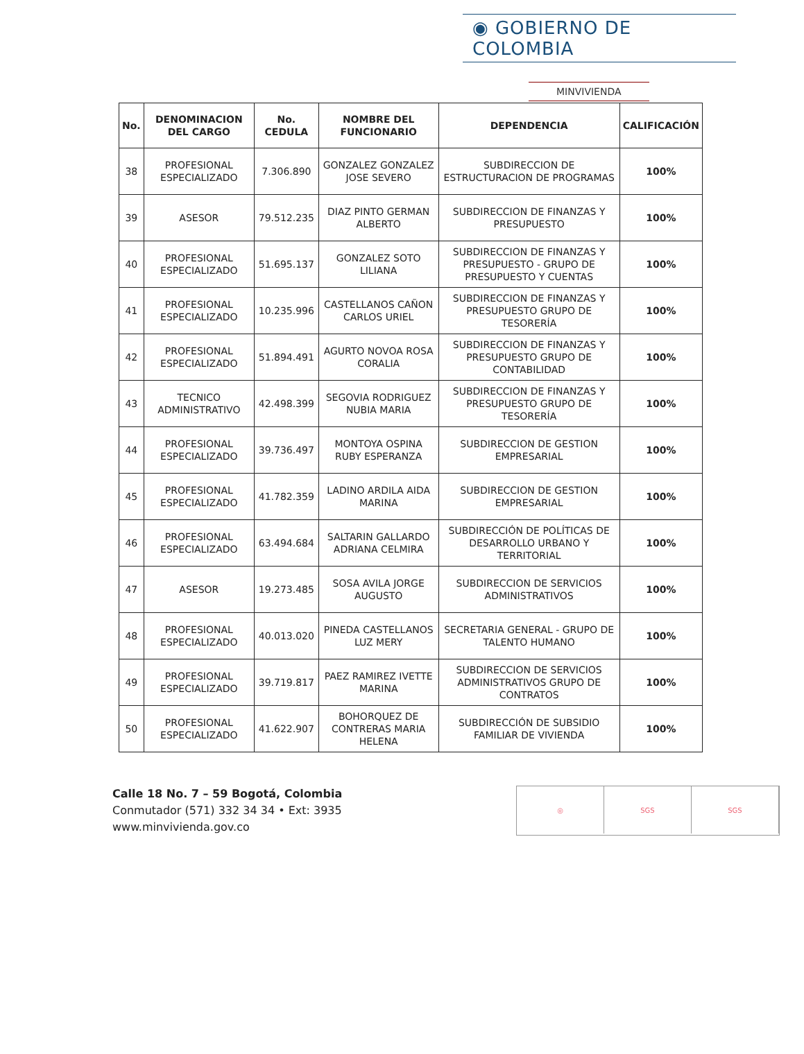◉ GOBIERNO DE COLOMBIA
MINVIVIENDA
| No. | DENOMINACION DEL CARGO | No. CEDULA | NOMBRE DEL FUNCIONARIO | DEPENDENCIA | CALIFICACIÓN |
| --- | --- | --- | --- | --- | --- |
| 38 | PROFESIONAL ESPECIALIZADO | 7.306.890 | GONZALEZ GONZALEZ JOSE SEVERO | SUBDIRECCION DE ESTRUCTURACION DE PROGRAMAS | 100% |
| 39 | ASESOR | 79.512.235 | DIAZ PINTO GERMAN ALBERTO | SUBDIRECCION DE FINANZAS Y PRESUPUESTO | 100% |
| 40 | PROFESIONAL ESPECIALIZADO | 51.695.137 | GONZALEZ SOTO LILIANA | SUBDIRECCION DE FINANZAS Y PRESUPUESTO - GRUPO DE PRESUPUESTO Y CUENTAS | 100% |
| 41 | PROFESIONAL ESPECIALIZADO | 10.235.996 | CASTELLANOS CAÑON CARLOS URIEL | SUBDIRECCION DE FINANZAS Y PRESUPUESTO GRUPO DE TESORERÍA | 100% |
| 42 | PROFESIONAL ESPECIALIZADO | 51.894.491 | AGURTO NOVOA ROSA CORALIA | SUBDIRECCION DE FINANZAS Y PRESUPUESTO GRUPO DE CONTABILIDAD | 100% |
| 43 | TECNICO ADMINISTRATIVO | 42.498.399 | SEGOVIA RODRIGUEZ NUBIA MARIA | SUBDIRECCION DE FINANZAS Y PRESUPUESTO GRUPO DE TESORERÍA | 100% |
| 44 | PROFESIONAL ESPECIALIZADO | 39.736.497 | MONTOYA OSPINA RUBY ESPERANZA | SUBDIRECCION DE GESTION EMPRESARIAL | 100% |
| 45 | PROFESIONAL ESPECIALIZADO | 41.782.359 | LADINO ARDILA AIDA MARINA | SUBDIRECCION DE GESTION EMPRESARIAL | 100% |
| 46 | PROFESIONAL ESPECIALIZADO | 63.494.684 | SALTARIN GALLARDO ADRIANA CELMIRA | SUBDIRECCIÓN DE POLÍTICAS DE DESARROLLO URBANO Y TERRITORIAL | 100% |
| 47 | ASESOR | 19.273.485 | SOSA AVILA JORGE AUGUSTO | SUBDIRECCION DE SERVICIOS ADMINISTRATIVOS | 100% |
| 48 | PROFESIONAL ESPECIALIZADO | 40.013.020 | PINEDA CASTELLANOS LUZ MERY | SECRETARIA GENERAL - GRUPO DE TALENTO HUMANO | 100% |
| 49 | PROFESIONAL ESPECIALIZADO | 39.719.817 | PAEZ RAMIREZ IVETTE MARINA | SUBDIRECCION DE SERVICIOS ADMINISTRATIVOS GRUPO DE CONTRATOS | 100% |
| 50 | PROFESIONAL ESPECIALIZADO | 41.622.907 | BOHORQUEZ DE CONTRERAS MARIA HELENA | SUBDIRECCIÓN DE SUBSIDIO FAMILIAR DE VIVIENDA | 100% |
Calle 18 No. 7 – 59 Bogotá, Colombia
Conmutador (571) 332 34 34 • Ext: 3935
www.minvivienda.gov.co
◎ SGS SGS